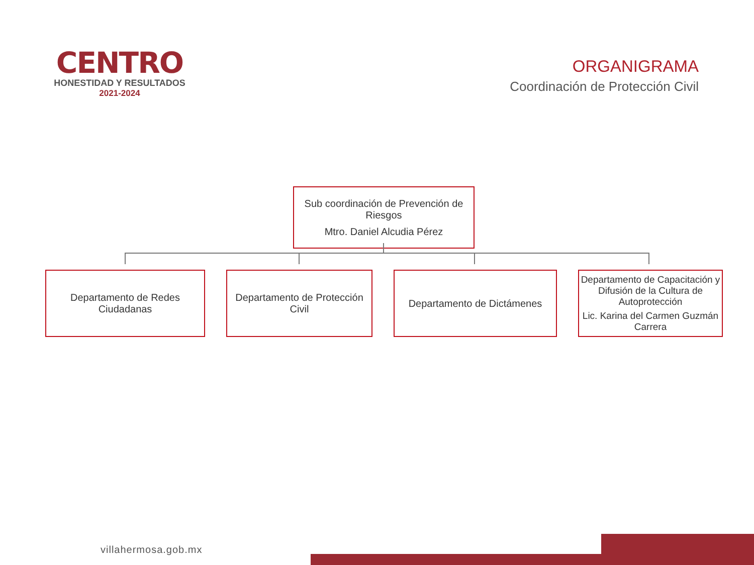CENTRO
HONESTIDAD Y RESULTADOS
2021-2024
ORGANIGRAMA
Coordinación de Protección Civil
Sub coordinación de Prevención de Riesgos
Mtro. Daniel Alcudia Pérez
Departamento de Redes Ciudadanas
Departamento de Protección Civil
Departamento de Dictámenes Departamento de Capacitación y Difusión de la Cultura de Autoprotección
Lic. Karina del Carmen Guzmán Carrera
villahermosa.gob.mx